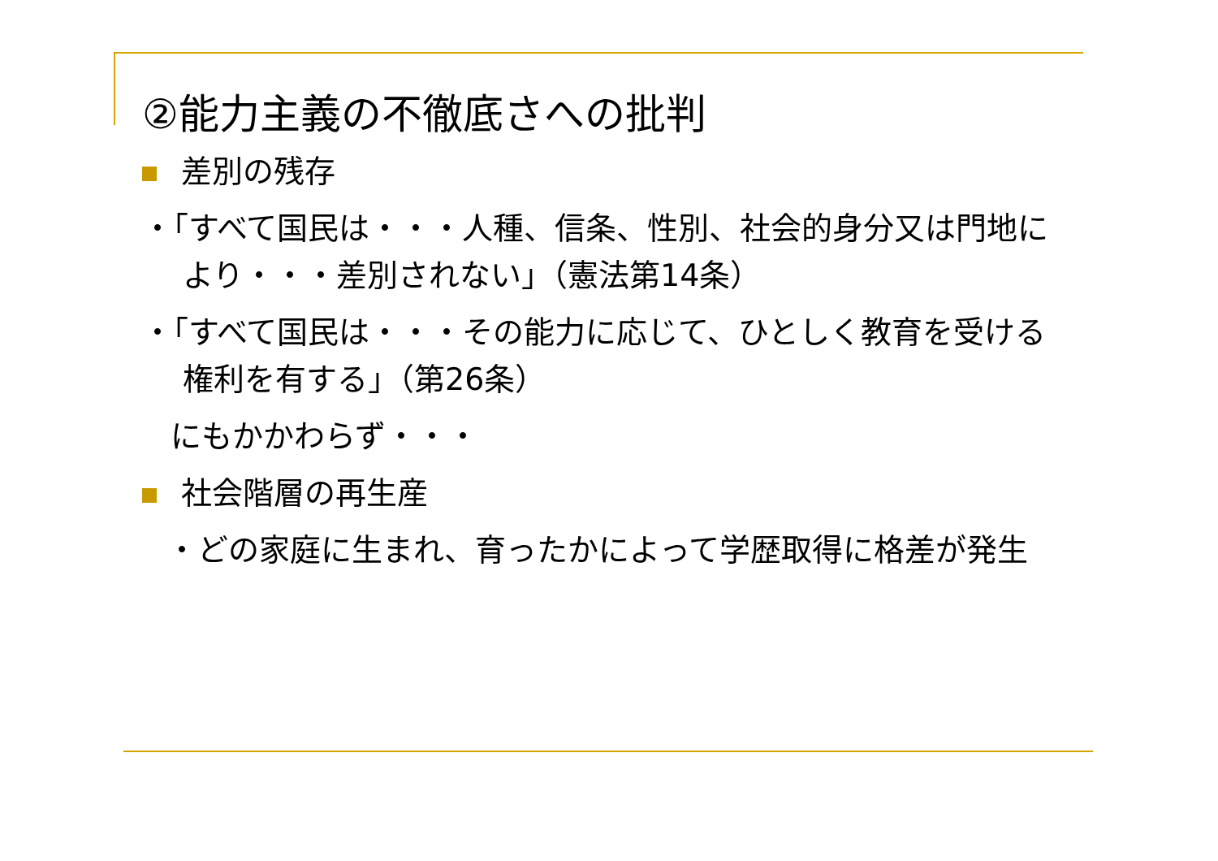②能力主義の不徹底さへの批判
差別の残存
・「すべて国民は・・・人種、信条、性別、社会的身分又は門地により・・・差別されない」（憲法第14条）
・「すべて国民は・・・その能力に応じて、ひとしく教育を受ける権利を有する」（第26条）
にもかかわらず・・・
社会階層の再生産
・どの家庭に生まれ、育ったかによって学歴取得に格差が発生